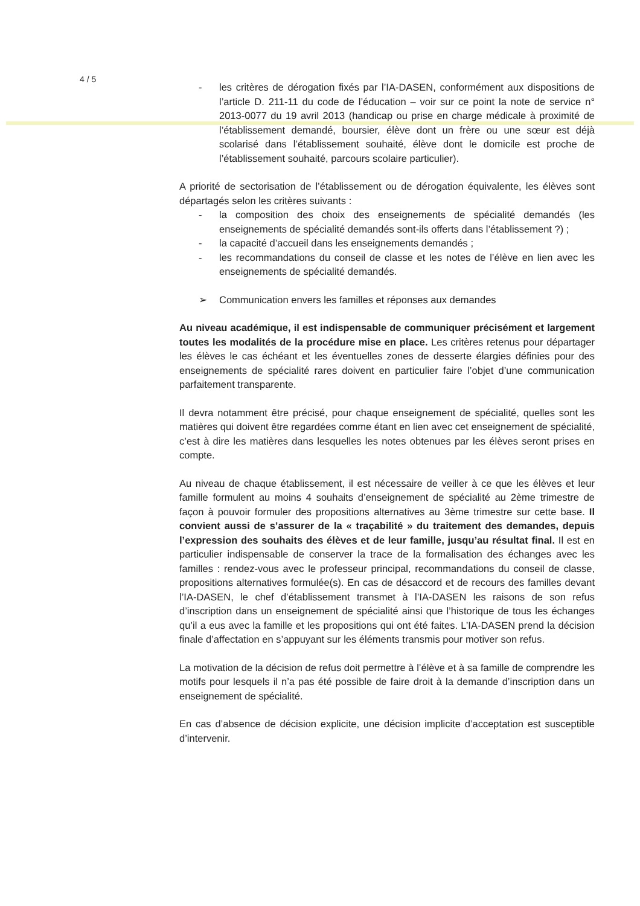4 / 5
- les critères de dérogation fixés par l’IA-DASEN, conformément aux dispositions de l’article D. 211-11 du code de l’éducation – voir sur ce point la note de service n° 2013-0077 du 19 avril 2013 (handicap ou prise en charge médicale à proximité de l’établissement demandé, boursier, élève dont un frère ou une sœur est déjà scolarisé dans l’établissement souhaité, élève dont le domicile est proche de l’établissement souhaité, parcours scolaire particulier).
A priorité de sectorisation de l’établissement ou de dérogation équivalente, les élèves sont départagés selon les critères suivants :
- la composition des choix des enseignements de spécialité demandés (les enseignements de spécialité demandés sont-ils offerts dans l’établissement ?) ;
- la capacité d’accueil dans les enseignements demandés ;
- les recommandations du conseil de classe et les notes de l’élève en lien avec les enseignements de spécialité demandés.
➢ Communication envers les familles et réponses aux demandes
Au niveau académique, il est indispensable de communiquer précisément et largement toutes les modalités de la procédure mise en place. Les critères retenus pour départager les élèves le cas échéant et les éventuelles zones de desserte élargies définies pour des enseignements de spécialité rares doivent en particulier faire l’objet d’une communication parfaitement transparente.
Il devra notamment être précisé, pour chaque enseignement de spécialité, quelles sont les matières qui doivent être regardées comme étant en lien avec cet enseignement de spécialité, c’est à dire les matières dans lesquelles les notes obtenues par les élèves seront prises en compte.
Au niveau de chaque établissement, il est nécessaire de veiller à ce que les élèves et leur famille formulent au moins 4 souhaits d’enseignement de spécialité au 2ème trimestre de façon à pouvoir formuler des propositions alternatives au 3ème trimestre sur cette base. Il convient aussi de s’assurer de la « traçabilité » du traitement des demandes, depuis l’expression des souhaits des élèves et de leur famille, jusqu’au résultat final. Il est en particulier indispensable de conserver la trace de la formalisation des échanges avec les familles : rendez-vous avec le professeur principal, recommandations du conseil de classe, propositions alternatives formulée(s). En cas de désaccord et de recours des familles devant l’IA-DASEN, le chef d’établissement transmet à l’IA-DASEN les raisons de son refus d’inscription dans un enseignement de spécialité ainsi que l’historique de tous les échanges qu’il a eus avec la famille et les propositions qui ont été faites. L’IA-DASEN prend la décision finale d’affectation en s’appuyant sur les éléments transmis pour motiver son refus.
La motivation de la décision de refus doit permettre à l’élève et à sa famille de comprendre les motifs pour lesquels il n’a pas été possible de faire droit à la demande d’inscription dans un enseignement de spécialité.
En cas d’absence de décision explicite, une décision implicite d’acceptation est susceptible d’intervenir.